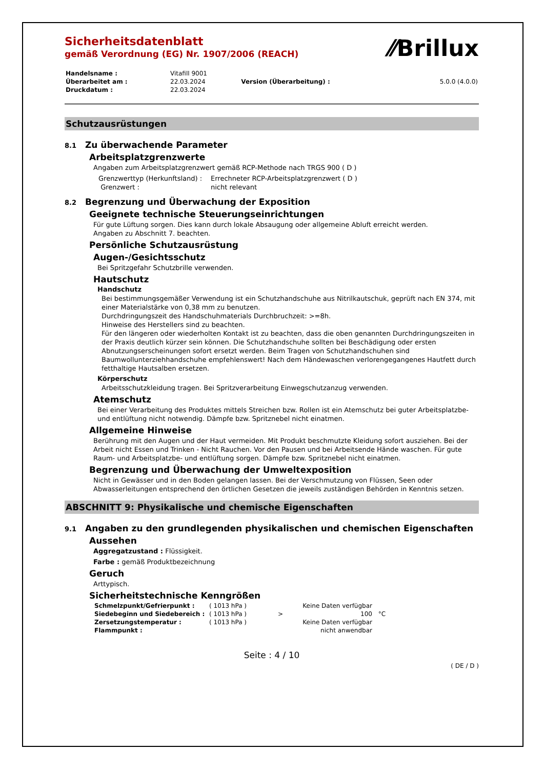⁄⁄Brillux
Sicherheitsdatenblatt
gemäß Verordnung (EG) Nr. 1907/2006 (REACH)
| Handelsname : | Vitafill 9001 | | |
| Überarbeitet am : | 22.03.2024 | Version (Überarbeitung) : | 5.0.0 (4.0.0) |
| Druckdatum : | 22.03.2024 | | |
Schutzausrüstungen
8.1 Zu überwachende Parameter
Arbeitsplatzgrenzwerte
Angaben zum Arbeitsplatzgrenzwert gemäß RCP-Methode nach TRGS 900 ( D )
| Grenzwerttyp (Herkunftsland) : | Errechneter RCP-Arbeitsplatzgrenzwert ( D ) |
| Grenzwert : | nicht relevant |
8.2 Begrenzung und Überwachung der Exposition
Geeignete technische Steuerungseinrichtungen
Für gute Lüftung sorgen. Dies kann durch lokale Absaugung oder allgemeine Abluft erreicht werden.
Angaben zu Abschnitt 7. beachten.
Persönliche Schutzausrüstung
Augen-/Gesichtsschutz
Bei Spritzgefahr Schutzbrille verwenden.
Hautschutz
Handschutz
Bei bestimmungsgemäßer Verwendung ist ein Schutzhandschuhe aus Nitrilkautschuk, geprüft nach EN 374, mit einer Materialstärke von 0,38 mm zu benutzen.
Durchdringungszeit des Handschuhmaterials Durchbruchzeit: >=8h.
Hinweise des Herstellers sind zu beachten.
Für den längeren oder wiederholten Kontakt ist zu beachten, dass die oben genannten Durchdringungszeiten in der Praxis deutlich kürzer sein können. Die Schutzhandschuhe sollten bei Beschädigung oder ersten Abnutzungserscheinungen sofort ersetzt werden. Beim Tragen von Schutzhandschuhen sind Baumwollunterziehhandschuhe empfehlenswert! Nach dem Händewaschen verlorengegangenes Hautfett durch fetthaltige Hautsalben ersetzen.
Körperschutz
Arbeitsschutzkleidung tragen. Bei Spritzverarbeitung Einwegschutzanzug verwenden.
Atemschutz
Bei einer Verarbeitung des Produktes mittels Streichen bzw. Rollen ist ein Atemschutz bei guter Arbeitsplatzbe- und entlüftung nicht notwendig. Dämpfe bzw. Spritznebel nicht einatmen.
Allgemeine Hinweise
Berührung mit den Augen und der Haut vermeiden. Mit Produkt beschmutzte Kleidung sofort ausziehen. Bei der Arbeit nicht Essen und Trinken - Nicht Rauchen. Vor den Pausen und bei Arbeitsende Hände waschen. Für gute Raum- und Arbeitsplatzbe- und entlüftung sorgen. Dämpfe bzw. Spritznebel nicht einatmen.
Begrenzung und Überwachung der Umweltexposition
Nicht in Gewässer und in den Boden gelangen lassen. Bei der Verschmutzung von Flüssen, Seen oder Abwasserleitungen entsprechend den örtlichen Gesetzen die jeweils zuständigen Behörden in Kenntnis setzen.
ABSCHNITT 9: Physikalische und chemische Eigenschaften
9.1 Angaben zu den grundlegenden physikalischen und chemischen Eigenschaften
Aussehen
Aggregatzustand : Flüssigkeit.
Farbe : gemäß Produktbezeichnung
Geruch
Arttypisch.
Sicherheitstechnische Kenngrößen
| Schmelzpunkt/Gefrierpunkt : | ( 1013 hPa ) | | Keine Daten verfügbar | |
| Siedebeginn und Siedebereich : | ( 1013 hPa ) | > | 100 | °C |
| Zersetzungstemperatur : | ( 1013 hPa ) | | Keine Daten verfügbar | |
| Flammpunkt : | | | nicht anwendbar | |
Seite : 4 / 10
( DE / D )